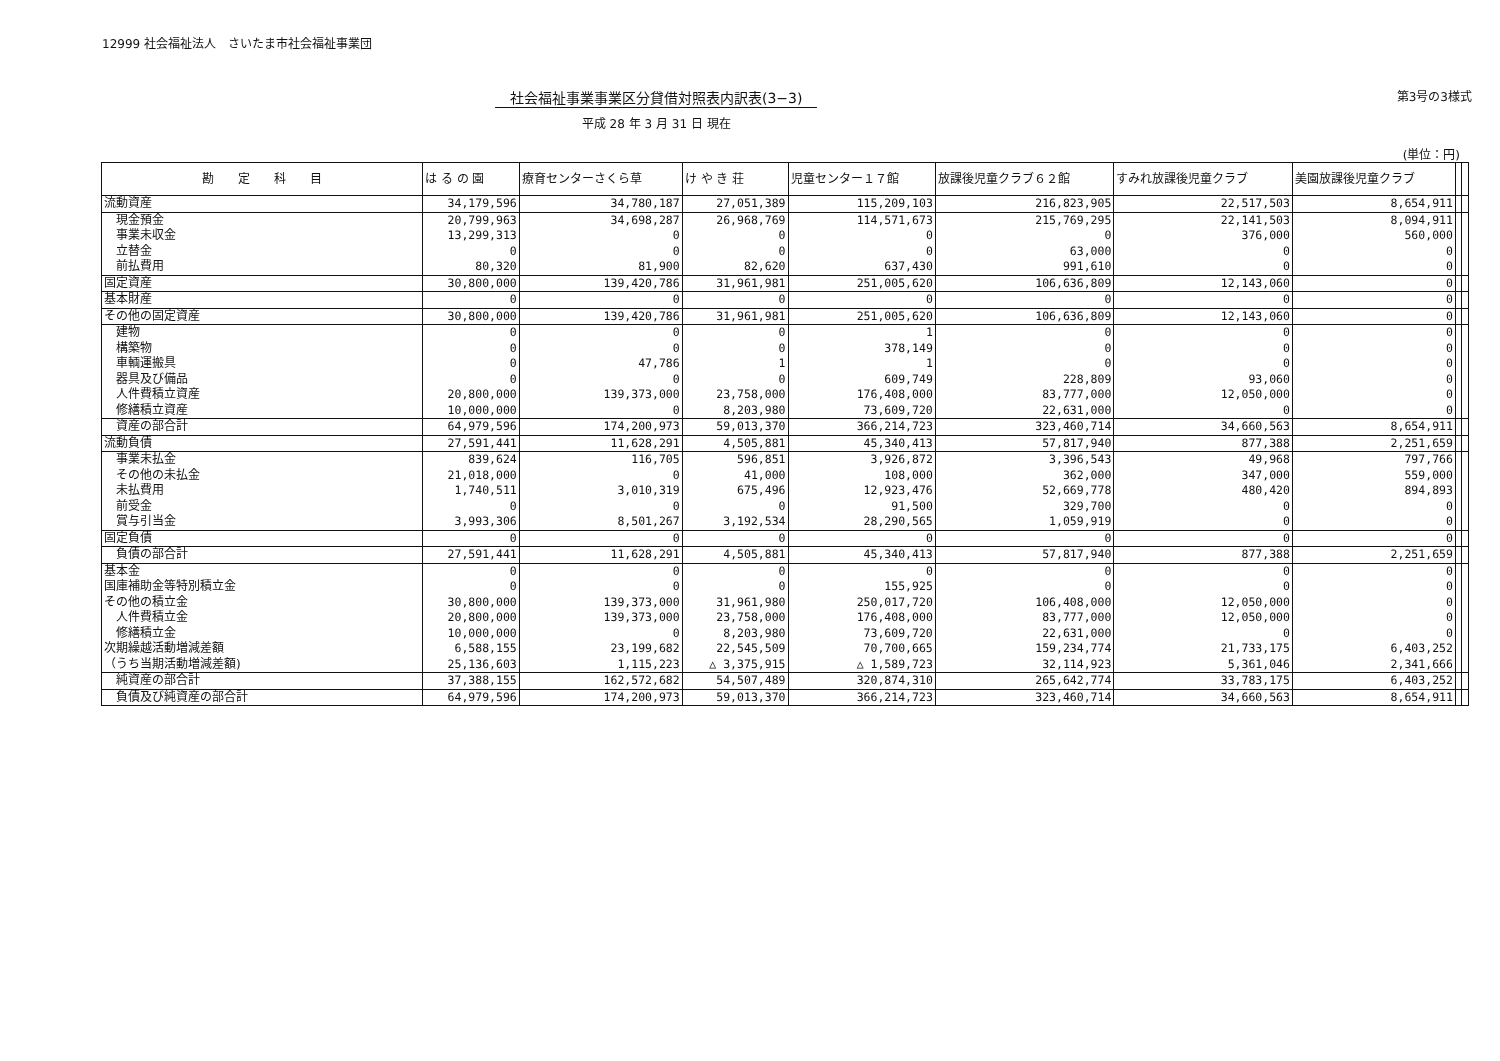12999 社会福祉法人　さいたま市社会福祉事業団
社会福祉事業事業区分貸借対照表内訳表(3−3)
平成 28 年 3 月 31 日 現在
第3号の3様式
(単位：円)
| 勘 定 科 目 | は る の 園 | 療育センターさくら草 | け や き 荘 | 児童センター１７館 | 放課後児童クラブ６２館 | すみれ放課後児童クラブ | 美園放課後児童クラブ | | |
| --- | --- | --- | --- | --- | --- | --- | --- | --- | --- |
| 流動資産 | 34,179,596 | 34,780,187 | 27,051,389 | 115,209,103 | 216,823,905 | 22,517,503 | 8,654,911 | | |
| 現金預金 | 20,799,963 | 34,698,287 | 26,968,769 | 114,571,673 | 215,769,295 | 22,141,503 | 8,094,911 | | |
| 事業未収金 | 13,299,313 | 0 | 0 | 0 | 0 | 376,000 | 560,000 | | |
| 立替金 | 0 | 0 | 0 | 0 | 63,000 | 0 | 0 | | |
| 前払費用 | 80,320 | 81,900 | 82,620 | 637,430 | 991,610 | 0 | 0 | | |
| 固定資産 | 30,800,000 | 139,420,786 | 31,961,981 | 251,005,620 | 106,636,809 | 12,143,060 | 0 | | |
| 基本財産 | 0 | 0 | 0 | 0 | 0 | 0 | 0 | | |
| その他の固定資産 | 30,800,000 | 139,420,786 | 31,961,981 | 251,005,620 | 106,636,809 | 12,143,060 | 0 | | |
| 建物 | 0 | 0 | 0 | 1 | 0 | 0 | 0 | | |
| 構築物 | 0 | 0 | 0 | 378,149 | 0 | 0 | 0 | | |
| 車輌運搬具 | 0 | 47,786 | 1 | 1 | 0 | 0 | 0 | | |
| 器具及び備品 | 0 | 0 | 0 | 609,749 | 228,809 | 93,060 | 0 | | |
| 人件費積立資産 | 20,800,000 | 139,373,000 | 23,758,000 | 176,408,000 | 83,777,000 | 12,050,000 | 0 | | |
| 修繕積立資産 | 10,000,000 | 0 | 8,203,980 | 73,609,720 | 22,631,000 | 0 | 0 | | |
| 資産の部合計 | 64,979,596 | 174,200,973 | 59,013,370 | 366,214,723 | 323,460,714 | 34,660,563 | 8,654,911 | | |
| 流動負債 | 27,591,441 | 11,628,291 | 4,505,881 | 45,340,413 | 57,817,940 | 877,388 | 2,251,659 | | |
| 事業未払金 | 839,624 | 116,705 | 596,851 | 3,926,872 | 3,396,543 | 49,968 | 797,766 | | |
| その他の未払金 | 21,018,000 | 0 | 41,000 | 108,000 | 362,000 | 347,000 | 559,000 | | |
| 未払費用 | 1,740,511 | 3,010,319 | 675,496 | 12,923,476 | 52,669,778 | 480,420 | 894,893 | | |
| 前受金 | 0 | 0 | 0 | 91,500 | 329,700 | 0 | 0 | | |
| 賞与引当金 | 3,993,306 | 8,501,267 | 3,192,534 | 28,290,565 | 1,059,919 | 0 | 0 | | |
| 固定負債 | 0 | 0 | 0 | 0 | 0 | 0 | 0 | | |
| 負債の部合計 | 27,591,441 | 11,628,291 | 4,505,881 | 45,340,413 | 57,817,940 | 877,388 | 2,251,659 | | |
| 基本金 | 0 | 0 | 0 | 0 | 0 | 0 | 0 | | |
| 国庫補助金等特別積立金 | 0 | 0 | 0 | 155,925 | 0 | 0 | 0 | | |
| その他の積立金 | 30,800,000 | 139,373,000 | 31,961,980 | 250,017,720 | 106,408,000 | 12,050,000 | 0 | | |
| 人件費積立金 | 20,800,000 | 139,373,000 | 23,758,000 | 176,408,000 | 83,777,000 | 12,050,000 | 0 | | |
| 修繕積立金 | 10,000,000 | 0 | 8,203,980 | 73,609,720 | 22,631,000 | 0 | 0 | | |
| 次期繰越活動増減差額 | 6,588,155 | 23,199,682 | 22,545,509 | 70,700,665 | 159,234,774 | 21,733,175 | 6,403,252 | | |
| （うち当期活動増減差額) | 25,136,603 | 1,115,223 | △ 3,375,915 | △ 1,589,723 | 32,114,923 | 5,361,046 | 2,341,666 | | |
| 純資産の部合計 | 37,388,155 | 162,572,682 | 54,507,489 | 320,874,310 | 265,642,774 | 33,783,175 | 6,403,252 | | |
| 負債及び純資産の部合計 | 64,979,596 | 174,200,973 | 59,013,370 | 366,214,723 | 323,460,714 | 34,660,563 | 8,654,911 | | |